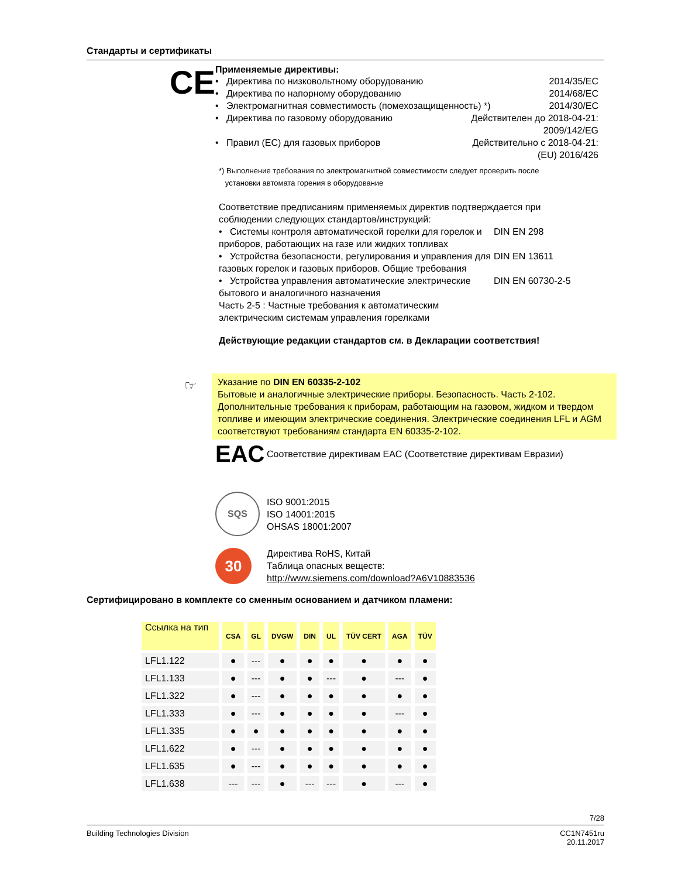Стандарты и сертификаты
CE
Применяемые директивы:
• Директива по низковольтному оборудованию 2014/35/EC
• Директива по напорному оборудованию 2014/68/EC
• Электромагнитная совместимость (помехозащищенность) *) 2014/30/EC
• Директива по газовому оборудованию Действителен до 2018-04-21:
2009/142/EG
• Правил (ЕС) для газовых приборов Действительно с 2018-04-21:
(EU) 2016/426
*) Выполнение требования по электромагнитной совместимости следует проверить после
установки автомата горения в оборудование
Соответствие предписаниям применяемых директив подтверждается при соблюдении следующих стандартов/инструкций:
• Системы контроля автоматической горелки для горелок и приборов, работающих на газе или жидких топливах DIN EN 298
• Устройства безопасности, регулирования и управления для газовых горелок и газовых приборов. Общие требования DIN EN 13611
• Устройства управления автоматические электрические бытового и аналогичного назначения
Часть 2-5 : Частные требования к автоматическим электрическим системам управления горелками DIN EN 60730-2-5
Действующие редакции стандартов см. в Декларации соответствия!
☞
Указание по DIN EN 60335-2-102
Бытовые и аналогичные электрические приборы. Безопасность. Часть 2-102. Дополнительные требования к приборам, работающим на газовом, жидком и твердом топливе и имеющим электрические соединения. Электрические соединения LFL и AGM соответствуют требованиям стандарта EN 60335-2-102.
EAC
Соответствие директивам EAC (Соответствие директивам Евразии)
SQS
ISO 9001:2015
ISO 14001:2015
OHSAS 18001:2007
30
Директива RoHS, Китай
Таблица опасных веществ:
http://www.siemens.com/download?A6V10883536
Сертифицировано в комплекте со сменным основанием и датчиком пламени:
| Ссылка на тип | CSA | GL | DVGW | DIN | UL | TÜV CERT | AGA | TÜV |
| --- | --- | --- | --- | --- | --- | --- | --- | --- |
| LFL1.122 | ● | --- | ● | ● | ● | ● | ● | ● |
| LFL1.133 | ● | --- | ● | ● | --- | ● | --- | ● |
| LFL1.322 | ● | --- | ● | ● | ● | ● | ● | ● |
| LFL1.333 | ● | --- | ● | ● | ● | ● | --- | ● |
| LFL1.335 | ● | ● | ● | ● | ● | ● | ● | ● |
| LFL1.622 | ● | --- | ● | ● | ● | ● | ● | ● |
| LFL1.635 | ● | --- | ● | ● | ● | ● | ● | ● |
| LFL1.638 | --- | --- | ● | --- | --- | ● | --- | ● |
7/28
Building Technologies Division CC1N7451ru
20.11.2017